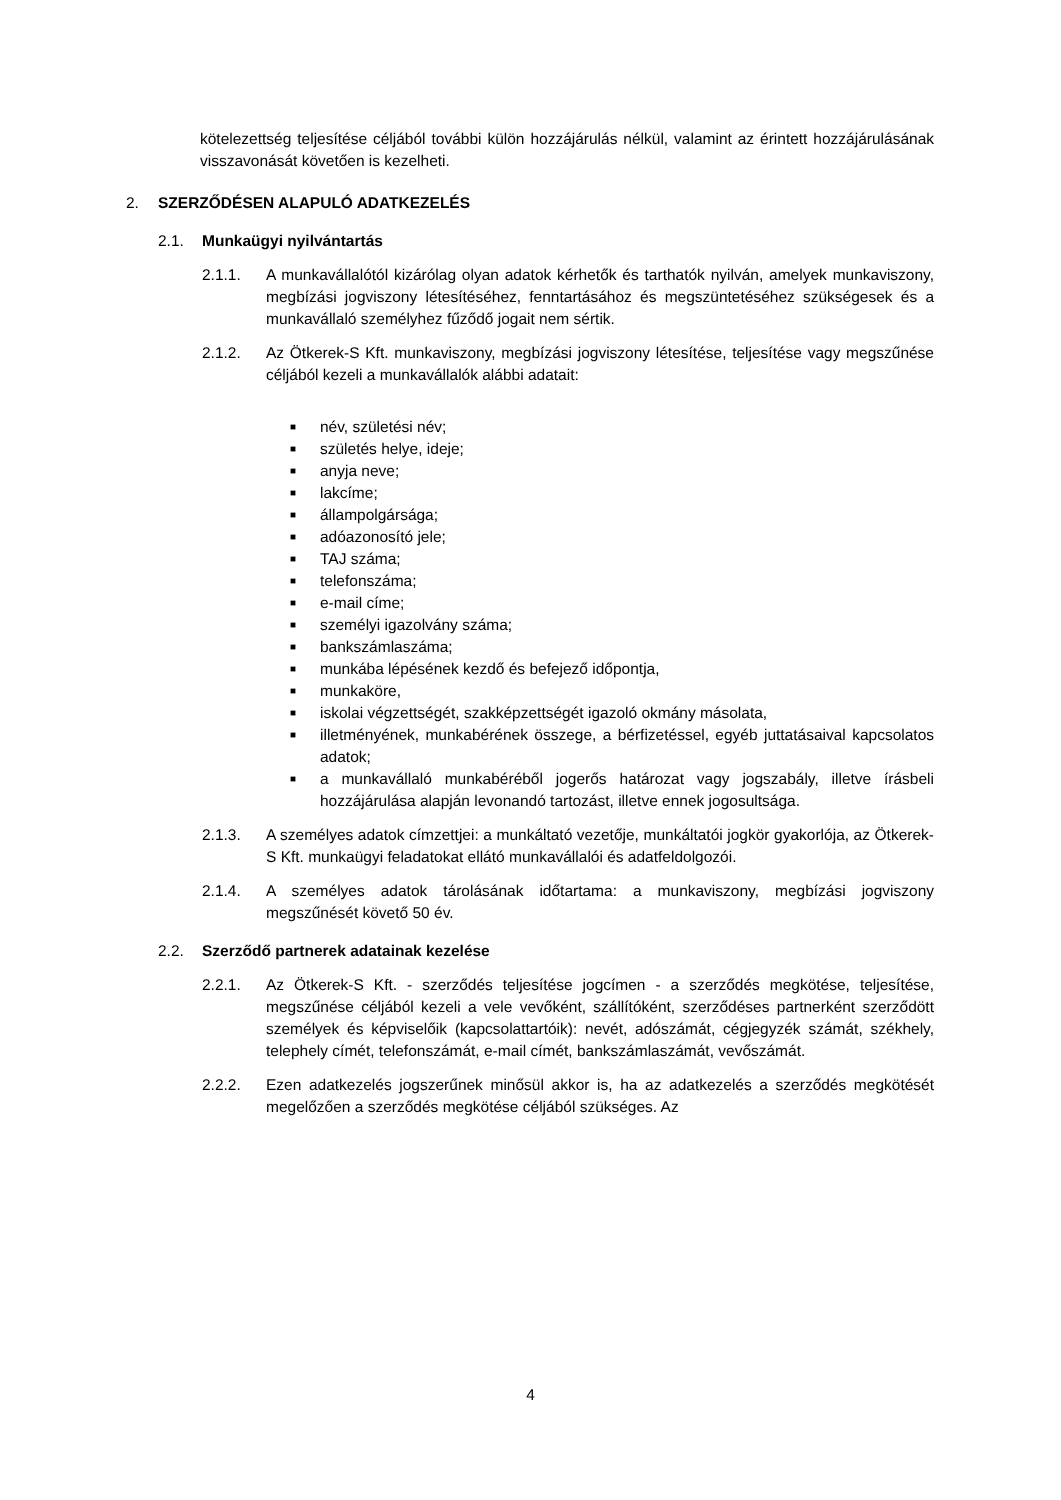kötelezettség teljesítése céljából további külön hozzájárulás nélkül, valamint az érintett hozzájárulásának visszavonását követően is kezelheti.
2. SZERZŐDÉSEN ALAPULÓ ADATKEZELÉS
2.1. Munkaügyi nyilvántartás
2.1.1. A munkavállalótól kizárólag olyan adatok kérhetők és tarthatók nyilván, amelyek munkaviszony, megbízási jogviszony létesítéséhez, fenntartásához és megszüntetéséhez szükségesek és a munkavállaló személyhez fűződő jogait nem sértik.
2.1.2. Az Ötkerek-S Kft. munkaviszony, megbízási jogviszony létesítése, teljesítése vagy megszűnése céljából kezeli a munkavállalók alábbi adatait:
■ név, születési név;
■ születés helye, ideje;
■ anyja neve;
■ lakcíme;
■ állampolgársága;
■ adóazonosító jele;
■ TAJ száma;
■ telefonszáma;
■ e-mail címe;
■ személyi igazolvány száma;
■ bankszámlaszáma;
■ munkába lépésének kezdő és befejező időpontja,
■ munkaköre,
■ iskolai végzettségét, szakképzettségét igazoló okmány másolata,
■ illetményének, munkabérének összege, a bérfizetéssel, egyéb juttatásaival kapcsolatos adatok;
■ a munkavállaló munkabéréből jogerős határozat vagy jogszabály, illetve írásbeli hozzájárulása alapján levonandó tartozást, illetve ennek jogosultsága.
2.1.3. A személyes adatok címzettjei: a munkáltató vezetője, munkáltatói jogkör gyakorlója, az Ötkerek-S Kft. munkaügyi feladatokat ellátó munkavállalói és adatfeldolgozói.
2.1.4. A személyes adatok tárolásának időtartama: a munkaviszony, megbízási jogviszony megszűnését követő 50 év.
2.2. Szerződő partnerek adatainak kezelése
2.2.1. Az Ötkerek-S Kft. - szerződés teljesítése jogcímen - a szerződés megkötése, teljesítése, megszűnése céljából kezeli a vele vevőként, szállítóként, szerződéses partnerként szerződött személyek és képviselőik (kapcsolattartóik): nevét, adószámát, cégjegyzék számát, székhely, telephely címét, telefonszámát, e-mail címét, bankszámlaszámát, vevőszámát.
2.2.2. Ezen adatkezelés jogszerűnek minősül akkor is, ha az adatkezelés a szerződés megkötését megelőzően a szerződés megkötése céljából szükséges. Az
4